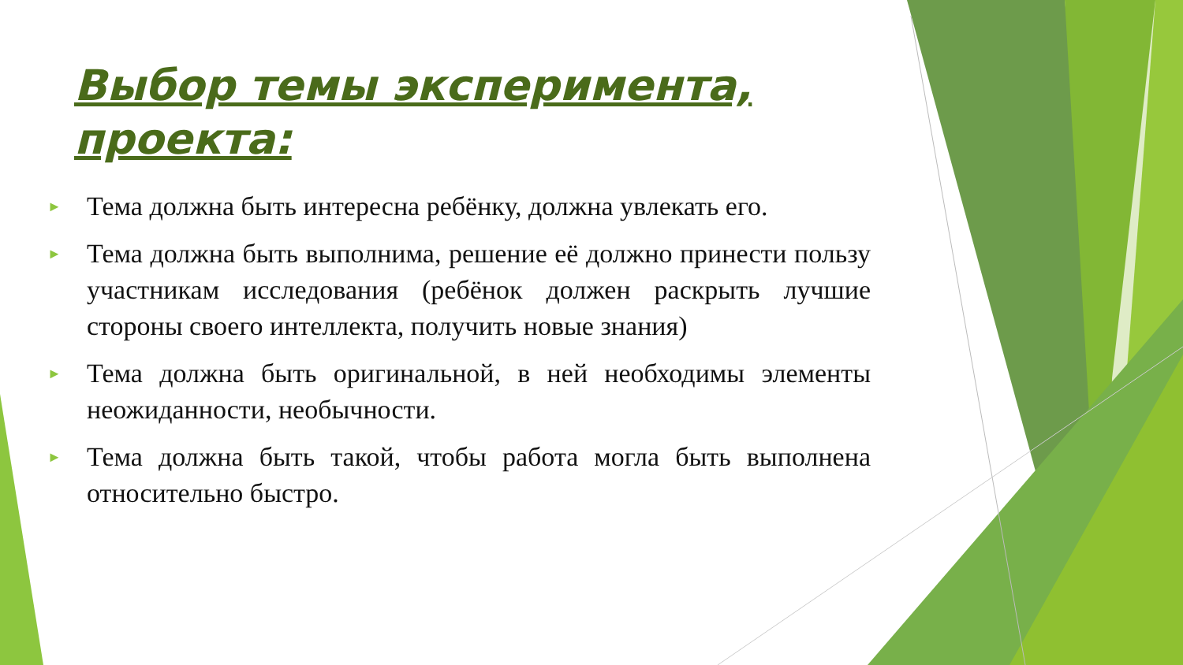Выбор темы эксперимента, проекта:
► Тема должна быть интересна ребёнку, должна увлекать его.
► Тема должна быть выполнима, решение её должно принести пользу участникам исследования (ребёнок должен раскрыть лучшие стороны своего интеллекта, получить новые знания)
► Тема должна быть оригинальной, в ней необходимы элементы неожиданности, необычности.
► Тема должна быть такой, чтобы работа могла быть выполнена относительно быстро.